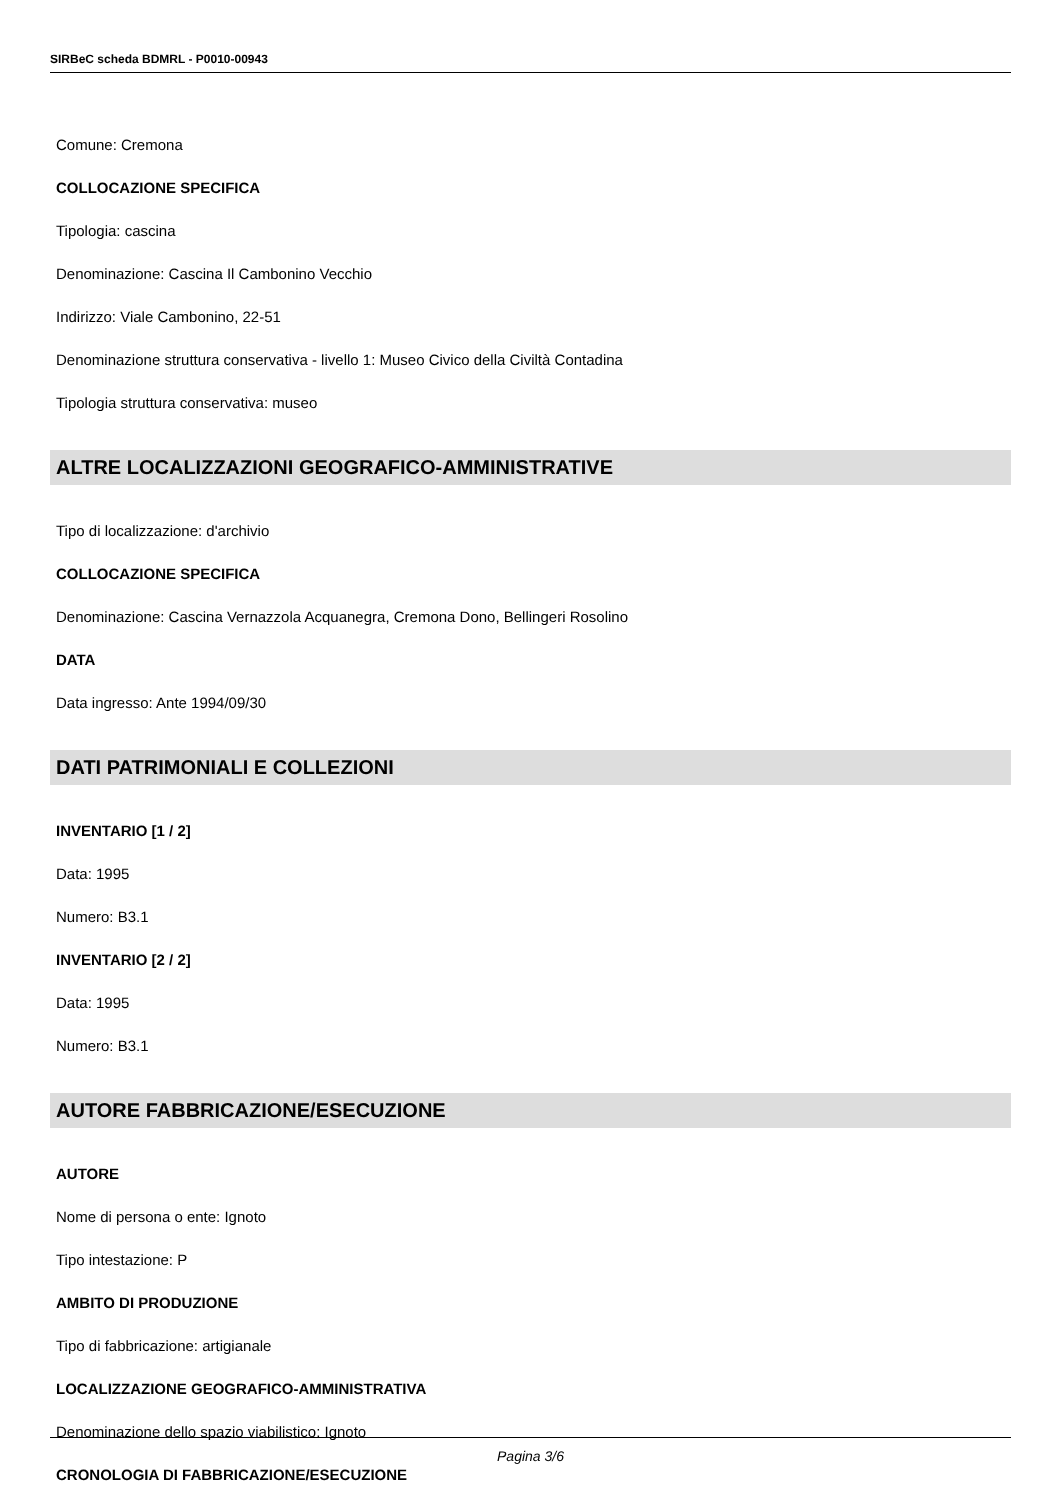SIRBeC scheda BDMRL - P0010-00943
Comune: Cremona
COLLOCAZIONE SPECIFICA
Tipologia: cascina
Denominazione: Cascina Il Cambonino Vecchio
Indirizzo: Viale Cambonino, 22-51
Denominazione struttura conservativa - livello 1: Museo Civico della Civiltà Contadina
Tipologia struttura conservativa: museo
ALTRE LOCALIZZAZIONI GEOGRAFICO-AMMINISTRATIVE
Tipo di localizzazione: d'archivio
COLLOCAZIONE SPECIFICA
Denominazione: Cascina Vernazzola Acquanegra, Cremona Dono, Bellingeri Rosolino
DATA
Data ingresso: Ante 1994/09/30
DATI PATRIMONIALI E COLLEZIONI
INVENTARIO [1 / 2]
Data: 1995
Numero: B3.1
INVENTARIO [2 / 2]
Data: 1995
Numero: B3.1
AUTORE FABBRICAZIONE/ESECUZIONE
AUTORE
Nome di persona o ente: Ignoto
Tipo intestazione: P
AMBITO DI PRODUZIONE
Tipo di fabbricazione: artigianale
LOCALIZZAZIONE GEOGRAFICO-AMMINISTRATIVA
Denominazione dello spazio viabilistico: Ignoto
CRONOLOGIA DI FABBRICAZIONE/ESECUZIONE
Pagina 3/6